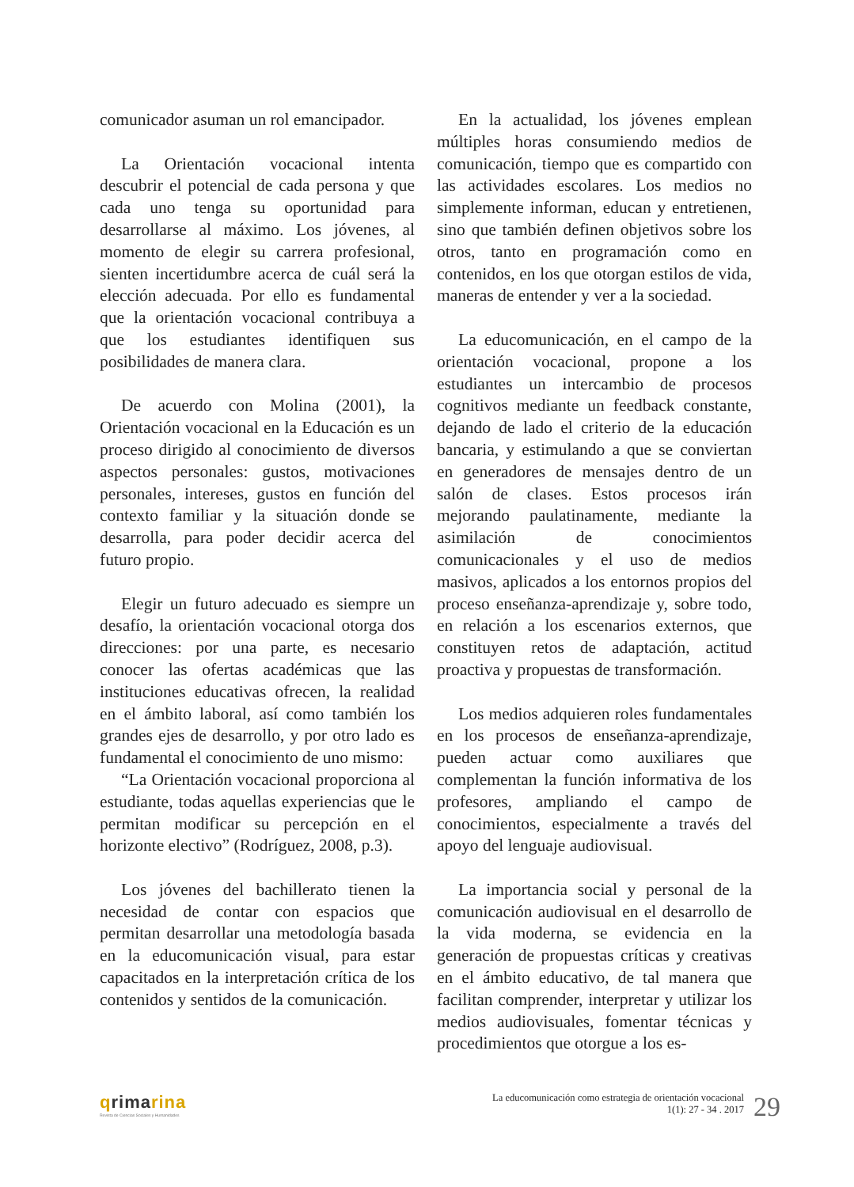comunicador asuman un rol emancipador.
La Orientación vocacional intenta descubrir el potencial de cada persona y que cada uno tenga su oportunidad para desarrollarse al máximo. Los jóvenes, al momento de elegir su carrera profesional, sienten incertidumbre acerca de cuál será la elección adecuada. Por ello es fundamental que la orientación vocacional contribuya a que los estudiantes identifiquen sus posibilidades de manera clara.
De acuerdo con Molina (2001), la Orientación vocacional en la Educación es un proceso dirigido al conocimiento de diversos aspectos personales: gustos, motivaciones personales, intereses, gustos en función del contexto familiar y la situación donde se desarrolla, para poder decidir acerca del futuro propio.
Elegir un futuro adecuado es siempre un desafío, la orientación vocacional otorga dos direcciones: por una parte, es necesario conocer las ofertas académicas que las instituciones educativas ofrecen, la realidad en el ámbito laboral, así como también los grandes ejes de desarrollo, y por otro lado es fundamental el conocimiento de uno mismo:
“La Orientación vocacional proporciona al estudiante, todas aquellas experiencias que le permitan modificar su percepción en el horizonte electivo” (Rodríguez, 2008, p.3).
Los jóvenes del bachillerato tienen la necesidad de contar con espacios que permitan desarrollar una metodología basada en la educomunicación visual, para estar capacitados en la interpretación crítica de los contenidos y sentidos de la comunicación.
En la actualidad, los jóvenes emplean múltiples horas consumiendo medios de comunicación, tiempo que es compartido con las actividades escolares. Los medios no simplemente informan, educan y entretienen, sino que también definen objetivos sobre los otros, tanto en programación como en contenidos, en los que otorgan estilos de vida, maneras de entender y ver a la sociedad.
La educomunicación, en el campo de la orientación vocacional, propone a los estudiantes un intercambio de procesos cognitivos mediante un feedback constante, dejando de lado el criterio de la educación bancaria, y estimulando a que se conviertan en generadores de mensajes dentro de un salón de clases. Estos procesos irán mejorando paulatinamente, mediante la asimilación de conocimientos comunicacionales y el uso de medios masivos, aplicados a los entornos propios del proceso enseñanza-aprendizaje y, sobre todo, en relación a los escenarios externos, que constituyen retos de adaptación, actitud proactiva y propuestas de transformación.
Los medios adquieren roles fundamentales en los procesos de enseñanza-aprendizaje, pueden actuar como auxiliares que complementan la función informativa de los profesores, ampliando el campo de conocimientos, especialmente a través del apoyo del lenguaje audiovisual.
La importancia social y personal de la comunicación audiovisual en el desarrollo de la vida moderna, se evidencia en la generación de propuestas críticas y creativas en el ámbito educativo, de tal manera que facilitan comprender, interpretar y utilizar los medios audiovisuales, fomentar técnicas y procedimientos que otorgue a los es-
qrimarina
Revista de Ciencias Sociales y Humanidades
La educomunicación como estrategia de orientación vocacional
1(1): 27 - 34 . 2017
29